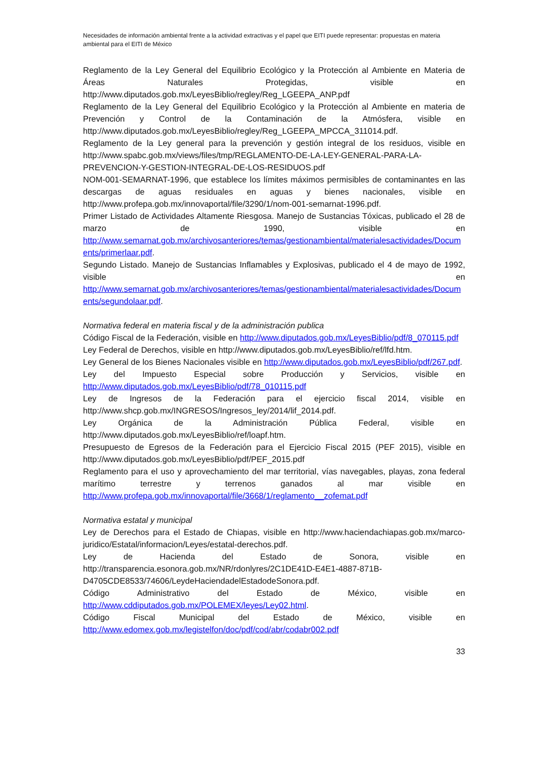Necesidades de información ambiental frente a la actividad extractivas y el papel que EITI puede representar: propuestas en materia ambiental para el EITI de México
Reglamento de la Ley General del Equilibrio Ecológico y la Protección al Ambiente en Materia de Áreas Naturales Protegidas, visible en http://www.diputados.gob.mx/LeyesBiblio/regley/Reg_LGEEPA_ANP.pdf
Reglamento de la Ley General del Equilibrio Ecológico y la Protección al Ambiente en materia de Prevención y Control de la Contaminación de la Atmósfera, visible en http://www.diputados.gob.mx/LeyesBiblio/regley/Reg_LGEEPA_MPCCA_311014.pdf.
Reglamento de la Ley general para la prevención y gestión integral de los residuos, visible en http://www.spabc.gob.mx/views/files/tmp/REGLAMENTO-DE-LA-LEY-GENERAL-PARA-LA-PREVENCION-Y-GESTION-INTEGRAL-DE-LOS-RESIDUOS.pdf
NOM-001-SEMARNAT-1996, que establece los límites máximos permisibles de contaminantes en las descargas de aguas residuales en aguas y bienes nacionales, visible en http://www.profepa.gob.mx/innovaportal/file/3290/1/nom-001-semarnat-1996.pdf.
Primer Listado de Actividades Altamente Riesgosa. Manejo de Sustancias Tóxicas, publicado el 28 de marzo de 1990, visible en http://www.semarnat.gob.mx/archivosanteriores/temas/gestionambiental/materialesactividades/Documents/primerlaar.pdf.
Segundo Listado. Manejo de Sustancias Inflamables y Explosivas, publicado el 4 de mayo de 1992, visible en http://www.semarnat.gob.mx/archivosanteriores/temas/gestionambiental/materialesactividades/Documents/segundolaar.pdf.
Normativa federal en materia fiscal y de la administración publica
Código Fiscal de la Federación, visible en http://www.diputados.gob.mx/LeyesBiblio/pdf/8_070115.pdf
Ley Federal de Derechos, visible en http://www.diputados.gob.mx/LeyesBiblio/ref/lfd.htm.
Ley General de los Bienes Nacionales visible en http://www.diputados.gob.mx/LeyesBiblio/pdf/267.pdf.
Ley del Impuesto Especial sobre Producción y Servicios, visible en http://www.diputados.gob.mx/LeyesBiblio/pdf/78_010115.pdf
Ley de Ingresos de la Federación para el ejercicio fiscal 2014, visible en http://www.shcp.gob.mx/INGRESOS/Ingresos_ley/2014/lif_2014.pdf.
Ley Orgánica de la Administración Pública Federal, visible en http://www.diputados.gob.mx/LeyesBiblio/ref/loapf.htm.
Presupuesto de Egresos de la Federación para el Ejercicio Fiscal 2015 (PEF 2015), visible en http://www.diputados.gob.mx/LeyesBiblio/pdf/PEF_2015.pdf
Reglamento para el uso y aprovechamiento del mar territorial, vías navegables, playas, zona federal marítimo terrestre y terrenos ganados al mar visible en http://www.profepa.gob.mx/innovaportal/file/3668/1/reglamento__zofemat.pdf
Normativa estatal y municipal
Ley de Derechos para el Estado de Chiapas, visible en http://www.haciendachiapas.gob.mx/marco-juridico/Estatal/informacion/Leyes/estatal-derechos.pdf.
Ley de Hacienda del Estado de Sonora, visible en http://transparencia.esonora.gob.mx/NR/rdonlyres/2C1DE41D-E4E1-4887-871B-D4705CDE8533/74606/LeydeHaciendadelEstadodeSonora.pdf.
Código Administrativo del Estado de México, visible en http://www.cddiputados.gob.mx/POLEMEX/leyes/Ley02.html.
Código Fiscal Municipal del Estado de México, visible en http://www.edomex.gob.mx/legistelfon/doc/pdf/cod/abr/codabr002.pdf
33